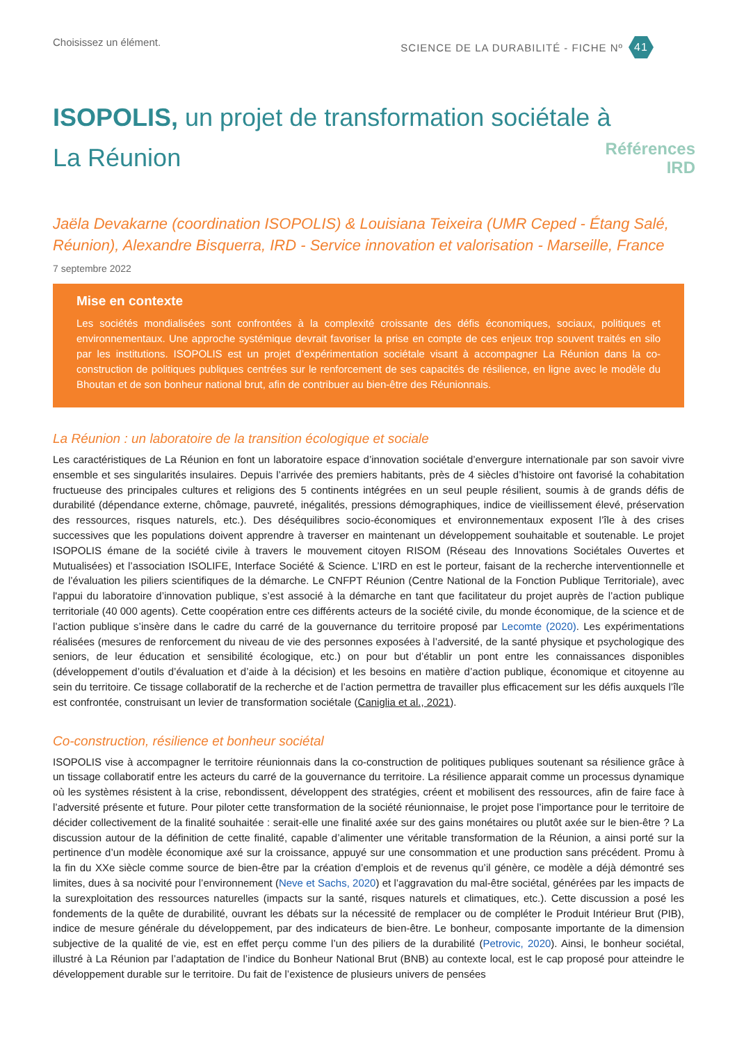Choisissez un élément. SCIENCE DE LA DURABILITÉ - FICHE Nº 41
Références
IRD
ISOPOLIS, un projet de transformation sociétale à La Réunion
Jaëla Devakarne (coordination ISOPOLIS) & Louisiana Teixeira (UMR Ceped - Étang Salé, Réunion), Alexandre Bisquerra, IRD - Service innovation et valorisation - Marseille, France
7 septembre 2022
Mise en contexte
Les sociétés mondialisées sont confrontées à la complexité croissante des défis économiques, sociaux, politiques et environnementaux. Une approche systémique devrait favoriser la prise en compte de ces enjeux trop souvent traités en silo par les institutions. ISOPOLIS est un projet d’expérimentation sociétale visant à accompagner La Réunion dans la co-construction de politiques publiques centrées sur le renforcement de ses capacités de résilience, en ligne avec le modèle du Bhoutan et de son bonheur national brut, afin de contribuer au bien-être des Réunionnais.
La Réunion : un laboratoire de la transition écologique et sociale
Les caractéristiques de La Réunion en font un laboratoire espace d’innovation sociétale d’envergure internationale par son savoir vivre ensemble et ses singularités insulaires. Depuis l’arrivée des premiers habitants, près de 4 siècles d’histoire ont favorisé la cohabitation fructueuse des principales cultures et religions des 5 continents intégrées en un seul peuple résilient, soumis à de grands défis de durabilité (dépendance externe, chômage, pauvreté, inégalités, pressions démographiques, indice de vieillissement élevé, préservation des ressources, risques naturels, etc.). Des déséquilibres socio-économiques et environnementaux exposent l’île à des crises successives que les populations doivent apprendre à traverser en maintenant un développement souhaitable et soutenable. Le projet ISOPOLIS émane de la société civile à travers le mouvement citoyen RISOM (Réseau des Innovations Sociétales Ouvertes et Mutualisées) et l’association ISOLIFE, Interface Société & Science. L’IRD en est le porteur, faisant de la recherche interventionnelle et de l’évaluation les piliers scientifiques de la démarche. Le CNFPT Réunion (Centre National de la Fonction Publique Territoriale), avec l'appui du laboratoire d’innovation publique, s’est associé à la démarche en tant que facilitateur du projet auprès de l’action publique territoriale (40 000 agents). Cette coopération entre ces différents acteurs de la société civile, du monde économique, de la science et de l’action publique s’insère dans le cadre du carré de la gouvernance du territoire proposé par Lecomte (2020). Les expérimentations réalisées (mesures de renforcement du niveau de vie des personnes exposées à l’adversité, de la santé physique et psychologique des seniors, de leur éducation et sensibilité écologique, etc.) on pour but d’établir un pont entre les connaissances disponibles (développement d’outils d’évaluation et d’aide à la décision) et les besoins en matière d’action publique, économique et citoyenne au sein du territoire. Ce tissage collaboratif de la recherche et de l’action permettra de travailler plus efficacement sur les défis auxquels l’île est confrontée, construisant un levier de transformation sociétale (Caniglia et al., 2021).
Co-construction, résilience et bonheur sociétal
ISOPOLIS vise à accompagner le territoire réunionnais dans la co-construction de politiques publiques soutenant sa résilience grâce à un tissage collaboratif entre les acteurs du carré de la gouvernance du territoire. La résilience apparait comme un processus dynamique où les systèmes résistent à la crise, rebondissent, développent des stratégies, créent et mobilisent des ressources, afin de faire face à l’adversité présente et future. Pour piloter cette transformation de la société réunionnaise, le projet pose l’importance pour le territoire de décider collectivement de la finalité souhaitée : serait-elle une finalité axée sur des gains monétaires ou plutôt axée sur le bien-être ? La discussion autour de la définition de cette finalité, capable d’alimenter une véritable transformation de la Réunion, a ainsi porté sur la pertinence d’un modèle économique axé sur la croissance, appuyé sur une consommation et une production sans précédent. Promu à la fin du XXe siècle comme source de bien-être par la création d’emplois et de revenus qu’il génère, ce modèle a déjà démontré ses limites, dues à sa nocivité pour l’environnement (Neve et Sachs, 2020) et l’aggravation du mal-être sociétal, générées par les impacts de la surexploitation des ressources naturelles (impacts sur la santé, risques naturels et climatiques, etc.). Cette discussion a posé les fondements de la quête de durabilité, ouvrant les débats sur la nécessité de remplacer ou de compléter le Produit Intérieur Brut (PIB), indice de mesure générale du développement, par des indicateurs de bien-être. Le bonheur, composante importante de la dimension subjective de la qualité de vie, est en effet perçu comme l’un des piliers de la durabilité (Petrovic, 2020). Ainsi, le bonheur sociétal, illustré à La Réunion par l’adaptation de l’indice du Bonheur National Brut (BNB) au contexte local, est le cap proposé pour atteindre le développement durable sur le territoire. Du fait de l’existence de plusieurs univers de pensées